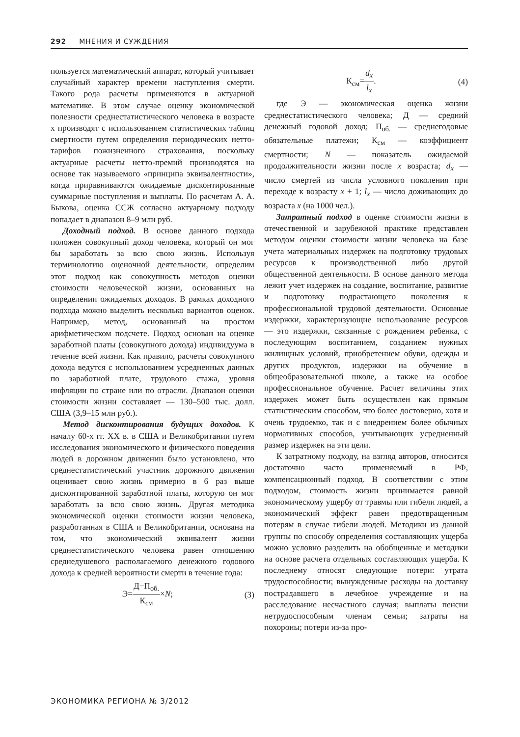292 МНЕНИЯ И СУЖДЕНИЯ
пользуется математический аппарат, который учитывает случайный характер времени наступления смерти. Такого рода расчеты применяются в актуарной математике. В этом случае оценку экономической полезности среднестатистического человека в возрасте х производят с использованием статистических таблиц смертности путем определения периодических нетто-тарифов пожизненного страхования, поскольку актуарные расчеты нетто-премий производятся на основе так называемого «принципа эквивалентности», когда приравниваются ожидаемые дисконтированные суммарные поступления и выплаты. По расчетам А. А. Быкова, оценка ССЖ согласно актуарному подходу попадает в диапазон 8–9 млн руб.
Доходный подход. В основе данного подхода положен совокупный доход человека, который он мог бы заработать за всю свою жизнь. Используя терминологию оценочной деятельности, определим этот подход как совокупность методов оценки стоимости человеческой жизни, основанных на определении ожидаемых доходов. В рамках доходного подхода можно выделить несколько вариантов оценок. Например, метод, основанный на простом арифметическом подсчете. Подход основан на оценке заработной платы (совокупного дохода) индивидуума в течение всей жизни. Как правило, расчеты совокупного дохода ведутся с использованием усредненных данных по заработной плате, трудового стажа, уровня инфляции по стране или по отрасли. Диапазон оценки стоимости жизни составляет — 130–500 тыс. долл. США (3,9–15 млн руб.).
Метод дисконтирования будущих доходов. К началу 60-х гг. XX в. в США и Великобритании путем исследования экономического и физического поведения людей в дорожном движении было установлено, что среднестатистический участник дорожного движения оценивает свою жизнь примерно в 6 раз выше дисконтированной заработной платы, которую он мог заработать за всю свою жизнь. Другая методика экономической оценки стоимости жизни человека, разработанная в США и Великобритании, основана на том, что экономический эквивалент жизни среднестатистического человека равен отношению среднедушевого располагаемого денежного годового дохода к средней вероятности смерти в течение года:
Э=Д−П<sub>об.</sub> К<sub>см</sub>×N; (3)
К<sub>см</sub>=d<sub>x</sub> l<sub>x</sub>. (4)
где Э — экономическая оценка жизни среднестатистического человека; Д — средний денежный годовой доход; П<sub>об.</sub> — среднегодовые обязательные платежи; К<sub>см</sub> — коэффициент смертности; N — показатель ожидаемой продолжительности жизни после x возраста; d<sub>x</sub> — число смертей из числа условного поколения при переходе к возрасту x + 1; l<sub>x</sub> — число доживающих до возраста x (на 1000 чел.).
Затратный подход в оценке стоимости жизни в отечественной и зарубежной практике представлен методом оценки стоимости жизни человека на базе учета материальных издержек на подготовку трудовых ресурсов к производственной либо другой общественной деятельности. В основе данного метода лежит учет издержек на создание, воспитание, развитие и подготовку подрастающего поколения к профессиональной трудовой деятельности. Основные издержки, характеризующие использование ресурсов — это издержки, связанные с рождением ребенка, с последующим воспитанием, созданием нужных жилищных условий, приобретением обуви, одежды и других продуктов, издержки на обучение в общеобразовательной школе, а также на особое профессиональное обучение. Расчет величины этих издержек может быть осуществлен как прямым статистическим способом, что более достоверно, хотя и очень трудоемко, так и с внедрением более обычных нормативных способов, учитывающих усредненный размер издержек на эти цели.
К затратному подходу, на взгляд авторов, относится достаточно часто применяемый в РФ, компенсационный подход. В соответствии с этим подходом, стоимость жизни принимается равной экономическому ущербу от травмы или гибели людей, а экономический эффект равен предотвращенным потерям в случае гибели людей. Методики из данной группы по способу определения составляющих ущерба можно условно разделить на обобщенные и методики на основе расчета отдельных составляющих ущерба. К последнему относят следующие потери: утрата трудоспособности; вынужденные расходы на доставку пострадавшего в лечебное учреждение и на расследование несчастного случая; выплаты пенсии нетрудоспособным членам семьи; затраты на похороны; потери из-за про-
ЭКОНОМИКА РЕГИОНА № 3/2012